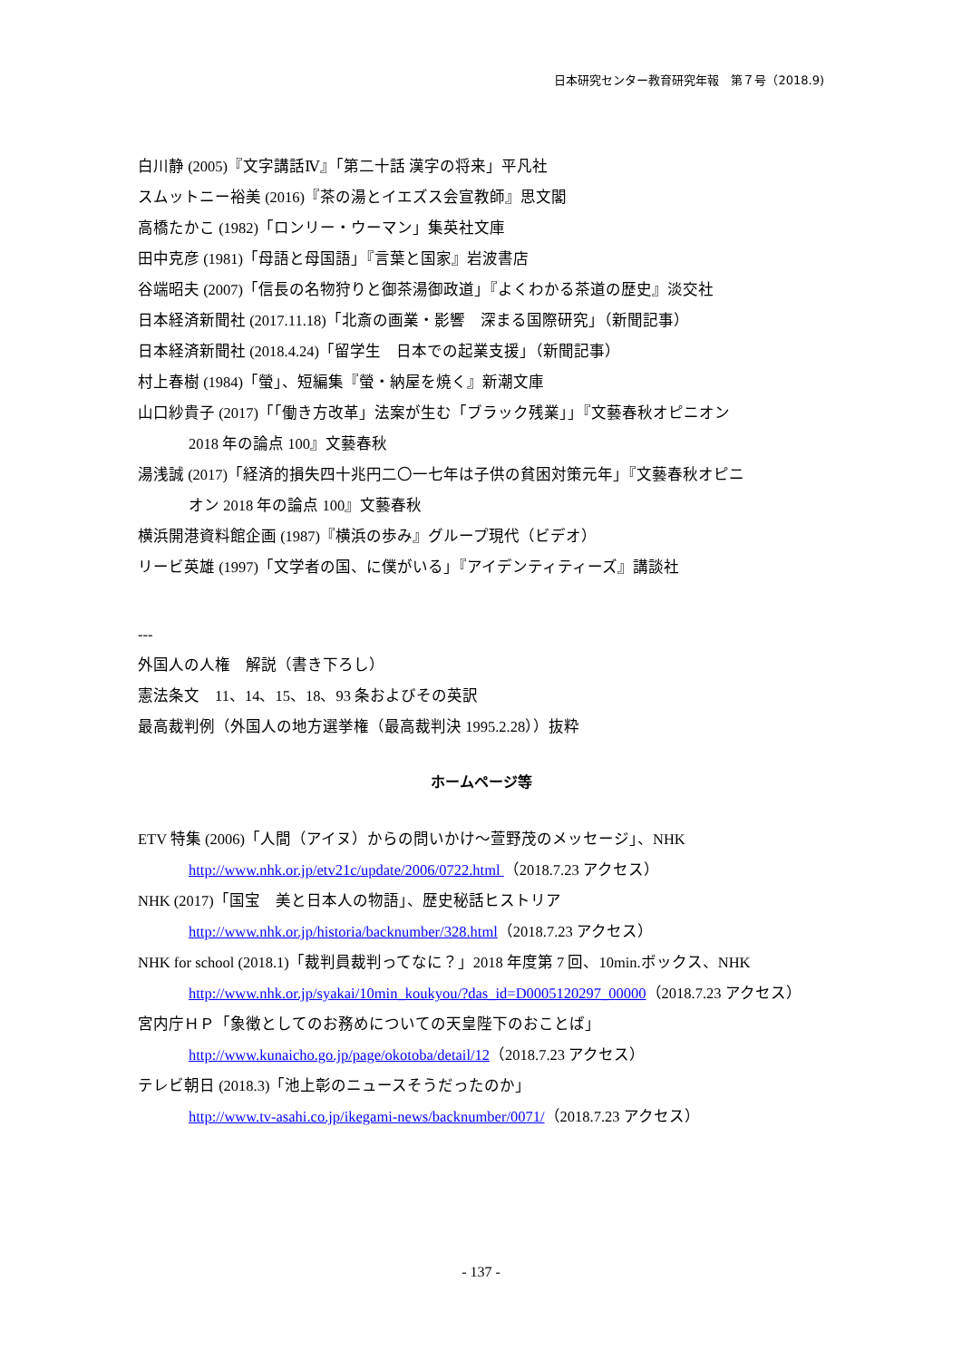日本研究センター教育研究年報　第７号（2018.9)
白川静 (2005)『文字講話Ⅳ』「第二十話 漢字の将来」平凡社
スムットニー裕美 (2016)『茶の湯とイエズス会宣教師』思文閣
高橋たかこ (1982)「ロンリー・ウーマン」集英社文庫
田中克彦 (1981)「母語と母国語」『言葉と国家』岩波書店
谷端昭夫 (2007)「信長の名物狩りと御茶湯御政道」『よくわかる茶道の歴史』淡交社
日本経済新聞社 (2017.11.18)「北斎の画業・影響　深まる国際研究」（新聞記事）
日本経済新聞社 (2018.4.24)「留学生　日本での起業支援」（新聞記事）
村上春樹 (1984)「螢」、短編集『螢・納屋を焼く』新潮文庫
山口紗貴子 (2017)「「働き方改革」法案が生む「ブラック残業」」『文藝春秋オピニオン
2018 年の論点 100』文藝春秋
湯浅誠 (2017)「経済的損失四十兆円二〇一七年は子供の貧困対策元年」『文藝春秋オピニ
オン 2018 年の論点 100』文藝春秋
横浜開港資料館企画 (1987)『横浜の歩み』グループ現代（ビデオ）
リービ英雄 (1997)「文学者の国、に僕がいる」『アイデンティティーズ』講談社
---
外国人の人権　解説（書き下ろし）
憲法条文　11、14、15、18、93 条およびその英訳
最高裁判例（外国人の地方選挙権（最高裁判決 1995.2.28））抜粋
ホームページ等
ETV 特集 (2006)「人間（アイヌ）からの問いかけ～萱野茂のメッセージ」、NHK
http://www.nhk.or.jp/etv21c/update/2006/0722.html （2018.7.23 アクセス）
NHK (2017)「国宝　美と日本人の物語」、歴史秘話ヒストリア
http://www.nhk.or.jp/historia/backnumber/328.html（2018.7.23 アクセス）
NHK for school (2018.1)「裁判員裁判ってなに？」2018 年度第 7 回、10min.ボックス、NHK
http://www.nhk.or.jp/syakai/10min_koukyou/?das_id=D0005120297_00000（2018.7.23 アクセス）
宮内庁ＨＰ「象徴としてのお務めについての天皇陛下のおことば」
http://www.kunaicho.go.jp/page/okotoba/detail/12（2018.7.23 アクセス）
テレビ朝日 (2018.3)「池上彰のニュースそうだったのか」
http://www.tv-asahi.co.jp/ikegami-news/backnumber/0071/（2018.7.23 アクセス）
- 137 -